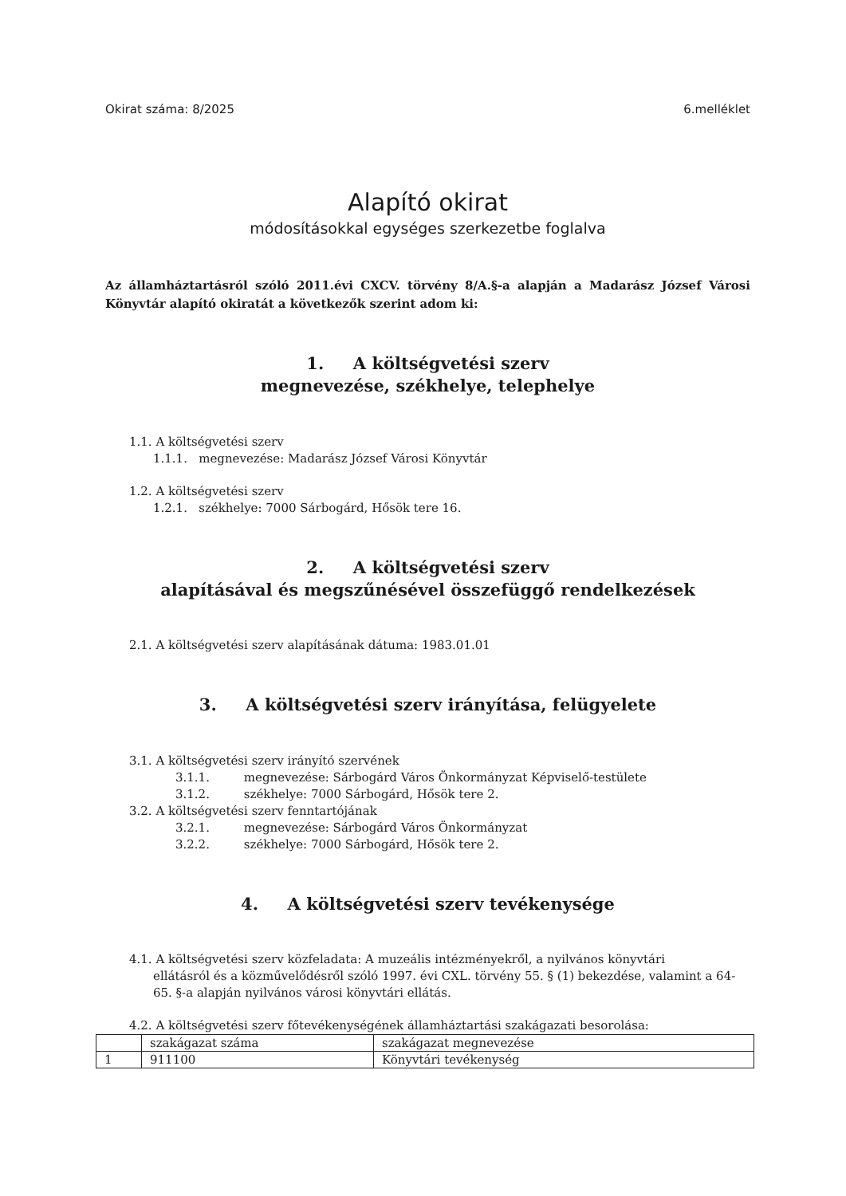Okirat száma: 8/2025 6.melléklet
Alapító okirat
módosításokkal egységes szerkezetbe foglalva
Az államháztartásról szóló 2011.évi CXCV. törvény 8/A.§-a alapján a Madarász József Városi Könyvtár alapító okiratát a következők szerint adom ki:
1. A költségvetési szerv
megnevezése, székhelye, telephelye
1.1. A költségvetési szerv
1.1.1. megnevezése: Madarász József Városi Könyvtár
1.2. A költségvetési szerv
1.2.1. székhelye: 7000 Sárbogárd, Hősök tere 16.
2. A költségvetési szerv
alapításával és megszűnésével összefüggő rendelkezések
2.1. A költségvetési szerv alapításának dátuma: 1983.01.01
3. A költségvetési szerv irányítása, felügyelete
3.1. A költségvetési szerv irányító szervének
3.1.1. megnevezése: Sárbogárd Város Önkormányzat Képviselő-testülete
3.1.2. székhelye: 7000 Sárbogárd, Hősök tere 2.
3.2. A költségvetési szerv fenntartójának
3.2.1. megnevezése: Sárbogárd Város Önkormányzat
3.2.2. székhelye: 7000 Sárbogárd, Hősök tere 2.
4. A költségvetési szerv tevékenysége
4.1. A költségvetési szerv közfeladata: A muzeális intézményekről, a nyilvános könyvtári
ellátásról és a közművelődésről szóló 1997. évi CXL. törvény 55. § (1) bekezdése, valamint a 64-65. §-a alapján nyilvános városi könyvtári ellátás.
4.2. A költségvetési szerv főtevékenységének államháztartási szakágazati besorolása:
| | szakágazat száma | szakágazat megnevezése |
| 1 | 911100 | Könyvtári tevékenység |